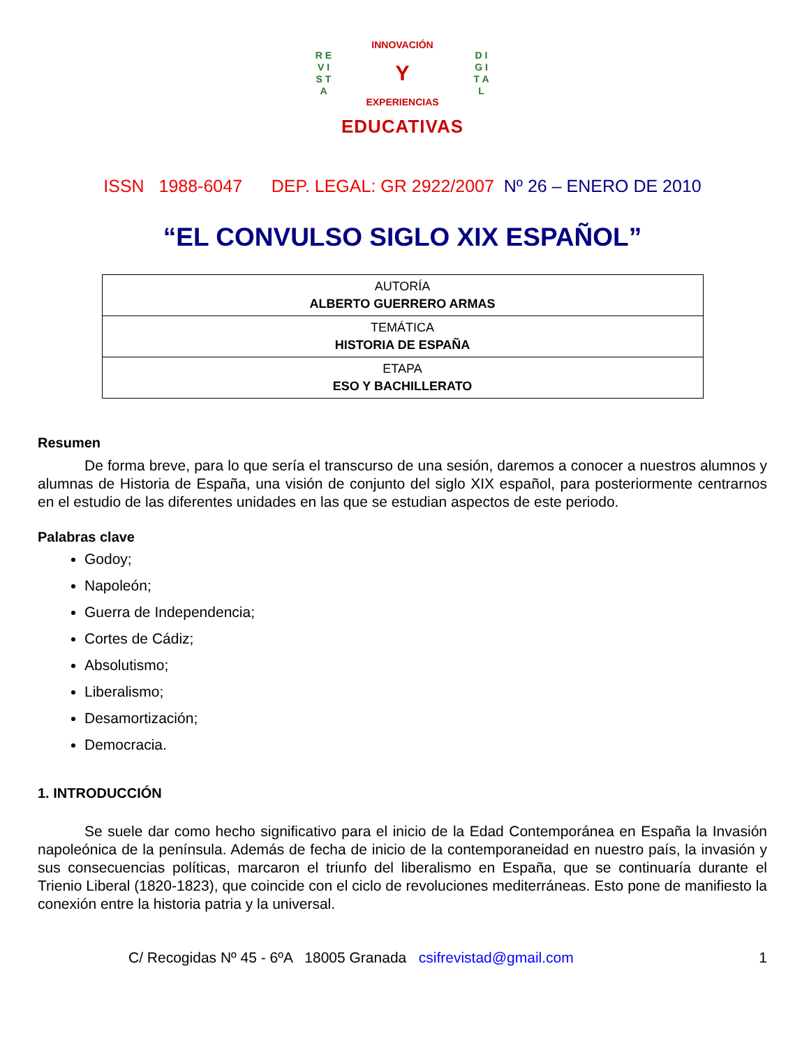R E V I S T A
INNOVACIÓN
Y
EXPERIENCIAS
D I G I T A L
EDUCATIVAS
ISSN 1988-6047 DEP. LEGAL: GR 2922/2007 Nº 26 – ENERO DE 2010
“EL CONVULSO SIGLO XIX ESPAÑOL”
| AUTORÍA ALBERTO GUERRERO ARMAS |
| TEMÁTICA HISTORIA DE ESPAÑA |
| ETAPA ESO Y BACHILLERATO |
Resumen
De forma breve, para lo que sería el transcurso de una sesión, daremos a conocer a nuestros alumnos y alumnas de Historia de España, una visión de conjunto del siglo XIX español, para posteriormente centrarnos en el estudio de las diferentes unidades en las que se estudian aspectos de este periodo.
Palabras clave
Godoy;
Napoleón;
Guerra de Independencia;
Cortes de Cádiz;
Absolutismo;
Liberalismo;
Desamortización;
Democracia.
1. INTRODUCCIÓN
Se suele dar como hecho significativo para el inicio de la Edad Contemporánea en España la Invasión napoleónica de la península. Además de fecha de inicio de la contemporaneidad en nuestro país, la invasión y sus consecuencias políticas, marcaron el triunfo del liberalismo en España, que se continuaría durante el Trienio Liberal (1820-1823), que coincide con el ciclo de revoluciones mediterráneas. Esto pone de manifiesto la conexión entre la historia patria y la universal.
C/ Recogidas Nº 45 - 6ºA 18005 Granada csifrevistad@gmail.com 1